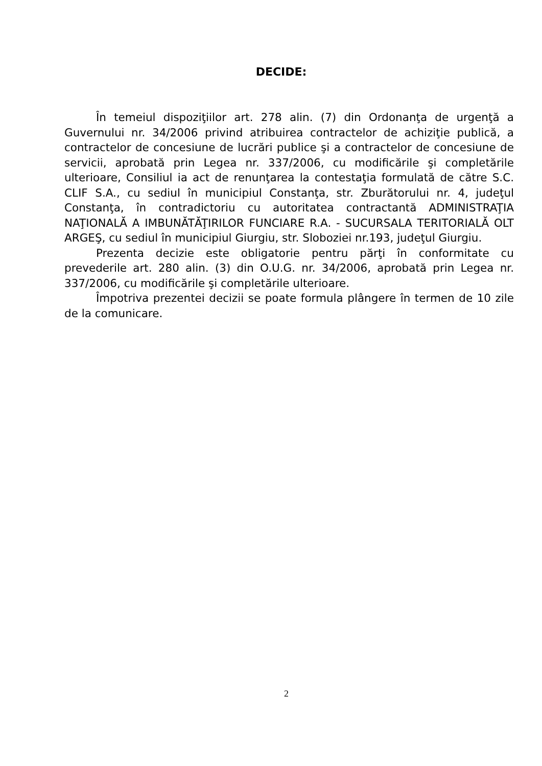DECIDE:
În temeiul dispoziţiilor art. 278 alin. (7) din Ordonanţa de urgenţă a Guvernului nr. 34/2006 privind atribuirea contractelor de achiziţie publică, a contractelor de concesiune de lucrări publice şi a contractelor de concesiune de servicii, aprobată prin Legea nr. 337/2006, cu modificările şi completările ulterioare, Consiliul ia act de renunţarea la contestaţia formulată de către S.C. CLIF S.A., cu sediul în municipiul Constanţa, str. Zburătorului nr. 4, judeţul Constanţa, în contradictoriu cu autoritatea contractantă ADMINISTRAŢIA NAŢIONALĂ A IMBUNĂTĂŢIRILOR FUNCIARE R.A. - SUCURSALA TERITORIALĂ OLT ARGEŞ, cu sediul în municipiul Giurgiu, str. Sloboziei nr.193, judeţul Giurgiu.
Prezenta decizie este obligatorie pentru părţi în conformitate cu prevederile art. 280 alin. (3) din O.U.G. nr. 34/2006, aprobată prin Legea nr. 337/2006, cu modificările şi completările ulterioare.
Împotriva prezentei decizii se poate formula plângere în termen de 10 zile de la comunicare.
2